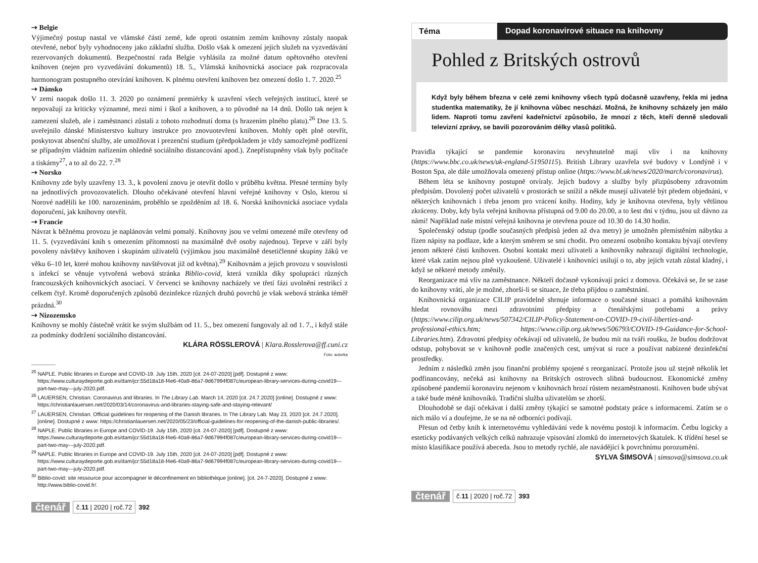⇢ Belgie
Výjimečný postup nastal ve vlámské části země, kde oproti ostatním zemím knihovny zůstaly naopak otevřené, neboť byly vyhodnoceny jako základní služba. Došlo však k omezení jejich služeb na vyzvedávání rezervovaných dokumentů. Bezpečnostní rada Belgie vyhlásila za možné datum opětovného otevření knihoven (nejen pro vyzvedávání dokumentů) 18. 5., Vlámská knihovnická asociace pak rozpracovala harmonogram postupného otevírání knihoven. K plnému otevření knihoven bez omezení došlo 1. 7. 2020.<sup>25</sup>
⇢ Dánsko
V zemi naopak došlo 11. 3. 2020 po oznámení premiérky k uzavření všech veřejných institucí, které se nepovažují za kriticky významné, mezi nimi i škol a knihoven, a to původně na 14 dnů. Došlo tak nejen k zamezení služeb, ale i zaměstnanci zůstali z tohoto rozhodnutí doma (s hrazením plného platu).<sup>26</sup> Dne 13. 5. uveřejnilo dánské Ministerstvo kultury instrukce pro znovuotevření knihoven. Mohly opět plně otevřít, poskytovat absenční služby, ale umožňovat i prezenční studium (předpokladem je vždy samozřejmě podřízení se případným vládním nařízením ohledně sociálního distancování apod.). Znepřístupněny však byly počítače a tiskárny<sup>27</sup>, a to až do 22. 7.<sup>28</sup>
⇢ Norsko
Knihovny zde byly uzavřeny 13. 3., k povolení znovu je otevřít došlo v průběhu května. Přesné termíny byly na jednotlivých provozovatelích. Dlouho očekávané otevření hlavní veřejné knihovny v Oslo, kterou si Norové nadělili ke 100. narozeninám, proběhlo se zpožděním až 18. 6. Norská knihovnická asociace vydala doporučení, jak knihovny otevřít.
⇢ Francie
Návrat k běžnému provozu je naplánován velmi pomalý. Knihovny jsou ve velmi omezené míře otevřeny od 11. 5. (vyzvedávání knih s omezením přítomnosti na maximálně dvě osoby najednou). Teprve v září byly povoleny návštěvy knihoven i skupinám uživatelů (výjimkou jsou maximálně desetičlenné skupiny žáků ve věku 6–10 let, které mohou knihovny navštěvovat již od května).<sup>29</sup> Knihovnám a jejich provozu v souvislosti s infekcí se věnuje vytvořená webová stránka Biblio-covid, která vznikla díky spolupráci různých francouzských knihovnických asociací. V červenci se knihovny nacházely ve třetí fázi uvolnění restrikcí z celkem čtyř. Kromě doporučených způsobů dezinfekce různých druhů povrchů je však webová stránka téměř prázdná.<sup>30</sup>
⇢ Nizozemsko
Knihovny se mohly částečně vrátit ke svým službám od 11. 5., bez omezení fungovaly až od 1. 7., i když stále za podmínky dodržení sociálního distancování.
KLÁRA RÖSSLEROVÁ | Klara.Rosslerova@ff.cuni.cz
Foto: autorka
<sup>25</sup> NAPLE. Public libraries in Europe and COVID-19. July 15th, 2020 [cit. 24-07-2020] [pdf]. Dostupné z www: https://www.culturaydeporte.gob.es/dam/jcr:55d18a18-f4e6-40a9-86a7-9d67994f087c/european-library-services-during-covid19---part-two-may---july-2020.pdf.
<sup>26</sup> LAUERSEN, Christian. Coronavirus and libraries. In The Library Lab. March 14, 2020 [cit. 24.7.2020] [online]. Dostupné z www: https://christianlauersen.net/2020/03/14/coronavirus-and-libraries-staying-safe-and-staying-relevant/
<sup>27</sup> LAUERSEN, Christian. Official guidelines for reopening of the Danish libraries. In The Library Lab. May 23, 2020 [cit. 24.7.2020]. [online]. Dostupné z www: https://christianlauersen.net/2020/05/23/official-guidelines-for-reopening-of-the-danish-public-libraries/.
<sup>28</sup> NAPLE. Public libraries in Europe and COVID-19. July 15th, 2020 [cit. 24-07-2020] [pdf]. Dostupné z www: https://www.culturaydeporte.gob.es/dam/jcr:55d18a18-f4e6-40a9-86a7-9d67994f087c/european-library-services-during-covid19---part-two-may---july-2020.pdf.
<sup>29</sup> NAPLE. Public libraries in Europe and COVID-19. July 15th, 2020 [cit. 24-07-2020] [pdf]. Dostupné z www: https://www.culturaydeporte.gob.es/dam/jcr:55d18a18-f4e6-40a9-86a7-9d67994f087c/european-library-services-during-covid19---part-two-may---july-2020.pdf.
<sup>30</sup> Biblio-covid: site ressource pour accompagner le déconfinement en bibliothèque [online]. [cit. 24-7-2020]. Dostupné z www: http://www.biblio-covid.fr/.
čtenář č.11 | 2020 | roč.72 392
Téma Dopad koronavirové situace na knihovny
Pohled z Britských ostrovů
Když byly během března v celé zemi knihovny všech typů dočasně uzavřeny, řekla mi jedna studentka matematiky, že jí knihovna vůbec neschází. Možná, že knihovny scházely jen málo lidem. Naproti tomu zavření kadeřnictví způsobilo, že mnozí z těch, kteří denně sledovali televizní zprávy, se bavili pozorováním délky vlasů politiků.
Pravidla týkající se pandemie koronaviru nevyhnutelně mají vliv i na knihovny (https://www.bbc.co.uk/news/uk-england-51950115). British Library uzavřela své budovy v Londýně i v Boston Spa, ale dále umožňovala omezený přístup online (https://www.bl.uk/news/2020/march/coronavirus).
Během léta se knihovny postupně otvíraly. Jejich budovy a služby byly přizpůsobeny zdravotním předpisům. Dovolený počet uživatelů v prostorách se snížil a někde musejí uživatelé být předem objednáni, v některých knihovnách i třeba jenom pro vrácení knihy. Hodiny, kdy je knihovna otevřena, byly většinou zkráceny. Doby, kdy byla veřejná knihovna přístupná od 9.00 do 20.00, a to šest dní v týdnu, jsou už dávno za námi! Například naše místní veřejná knihovna je otevřena pouze od 10.30 do 14.30 hodin.
Společenský odstup (podle současných předpisů jeden až dva metry) je umožněn přemístěním nábytku a řízen nápisy na podlaze, kde a kterým směrem se smí chodit. Pro omezení osobního kontaktu bývají otevřeny jenom některé části knihoven. Osobní kontakt mezi uživateli a knihovníky nahrazují digitální technologie, které však zatím nejsou plně vyzkoušené. Uživatelé i knihovníci usilují o to, aby jejich vztah zůstal kladný, i když se některé metody změnily.
Reorganizace má vliv na zaměstnance. Někteří dočasně vykonávají práci z domova. Očekává se, že se zase do knihovny vrátí, ale je možné, zhorší-li se situace, že třeba přijdou o zaměstnání.
Knihovnická organizace CILIP pravidelně shrnuje informace o současné situaci a pomáhá knihovnám hledat rovnováhu mezi zdravotními předpisy a čtenářskými potřebami a právy (https://www.cilip.org.uk/news/507342/CILIP-Policy-Statement-on-COVID-19-civil-liberties-and-professional-ethics.htm; https://www.cilip.org.uk/news/506793/COVID-19-Guidance-for-School-Libraries.htm). Zdravotní předpisy očekávají od uživatelů, že budou mít na tváři roušku, že budou dodržovat odstup, pohybovat se v knihovně podle značených cest, umývat si ruce a používat nabízené dezinfekční prostředky.
Jedním z následků změn jsou finanční problémy spojené s reorganizací. Protože jsou už stejně několik let podfinancovány, nečeká asi knihovny na Britských ostrovech slibná budoucnost. Ekonomické změny způsobené pandemií koronaviru nejenom v knihovnách hrozí růstem nezaměstnanosti. Knihoven bude ubývat a také bude méně knihovníků. Tradiční služba uživatelům se zhorší.
Dlouhodobě se dají očekávat i další změny týkající se samotné podstaty práce s informacemi. Zatím se o nich málo ví a doufejme, že se na ně odborníci podívají.
Přesun od četby knih k internetovému vyhledávání vede k novému postoji k informacím. Četbu logicky a esteticky podávaných velkých celků nahrazuje vpisování zlomků do internetových škatulek. K třídění hesel se místo klasifikace používá abeceda. Jsou to metody rychlé, ale navádějící k povrchnímu porozumění.
SYLVA ŠIMSOVÁ | simsova@simsova.co.uk
čtenář č.11 | 2020 | roč.72 393